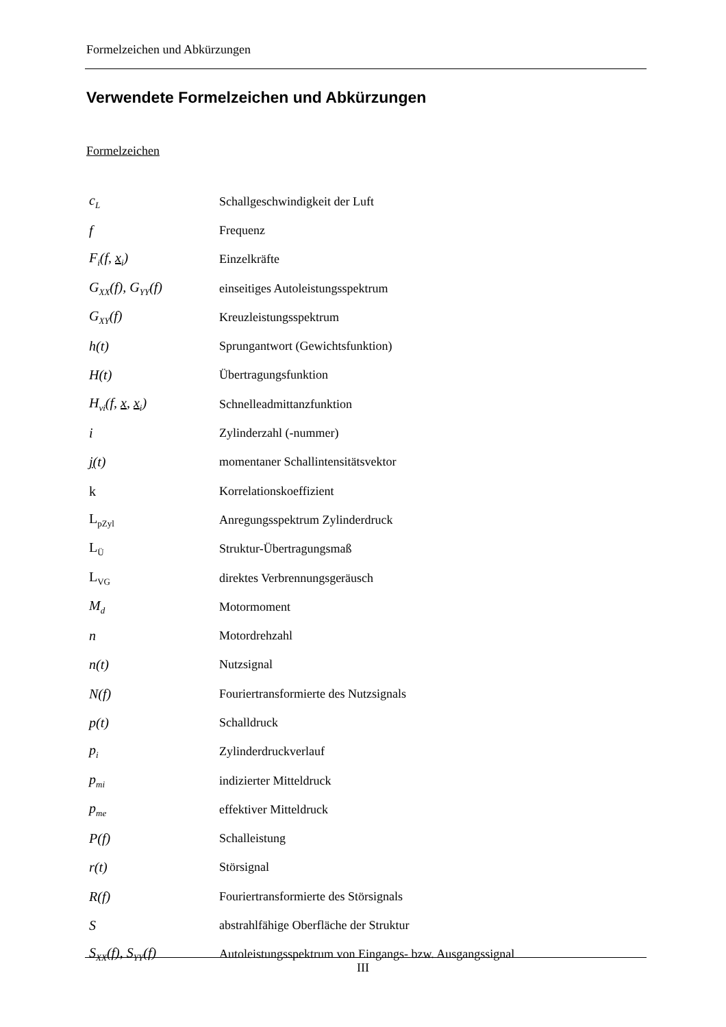Formelzeichen und Abkürzungen
Verwendete Formelzeichen und Abkürzungen
Formelzeichen
| c<sub>L</sub> | Schallgeschwindigkeit der Luft |
| f | Frequenz |
| F<sub>i</sub>(f, x<sub>i</sub>) | Einzelkräfte |
| G<sub>XX</sub>(f), G<sub>YY</sub>(f) | einseitiges Autoleistungsspektrum |
| G<sub>XY</sub>(f) | Kreuzleistungsspektrum |
| h(t) | Sprungantwort (Gewichtsfunktion) |
| H(t) | Übertragungsfunktion |
| H<sub>vi</sub>(f, x , x<sub>i</sub>) | Schnelleadmittanzfunktion |
| i | Zylinderzahl (-nummer) |
| j (t) | momentaner Schallintensitätsvektor |
| k | Korrelationskoeffizient |
| L<sub>pZyl</sub> | Anregungsspektrum Zylinderdruck |
| L<sub>Ü</sub> | Struktur-Übertragungsmaß |
| L<sub>VG</sub> | direktes Verbrennungsgeräusch |
| M<sub>d</sub> | Motormoment |
| n | Motordrehzahl |
| n(t) | Nutzsignal |
| N(f) | Fouriertransformierte des Nutzsignals |
| p(t) | Schalldruck |
| p<sub>i</sub> | Zylinderdruckverlauf |
| p<sub>mi</sub> | indizierter Mitteldruck |
| p<sub>me</sub> | effektiver Mitteldruck |
| P(f) | Schalleistung |
| r(t) | Störsignal |
| R(f) | Fouriertransformierte des Störsignals |
| S | abstrahlfähige Oberfläche der Struktur |
| S<sub>XX</sub>(f), S<sub>YY</sub>(f) | Autoleistungsspektrum von Eingangs- bzw. Ausgangssignal |
III